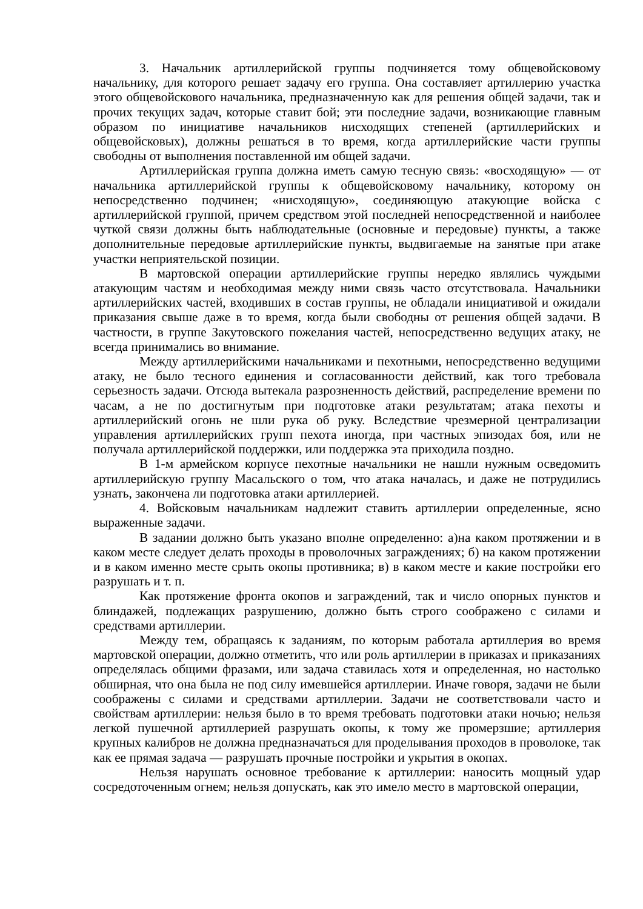3. Начальник артиллерийской группы подчиняется тому общевойсковому начальнику, для которого решает задачу его группа. Она составляет артиллерию участка этого общевойскового начальника, предназначенную как для решения общей задачи, так и прочих текущих задач, которые ставит бой; эти последние задачи, возникающие главным образом по инициативе начальников нисходящих степеней (артиллерийских и общевойсковых), должны решаться в то время, когда артиллерийские части группы свободны от выполнения поставленной им общей задачи.
Артиллерийская группа должна иметь самую тесную связь: «восходящую» — от начальника артиллерийской группы к общевойсковому начальнику, которому он непосредственно подчинен; «нисходящую», соединяющую атакующие войска с артиллерийской группой, причем средством этой последней непосредственной и наиболее чуткой связи должны быть наблюдательные (основные и передовые) пункты, а также дополнительные передовые артиллерийские пункты, выдвигаемые на занятые при атаке участки неприятельской позиции.
В мартовской операции артиллерийские группы нередко являлись чуждыми атакующим частям и необходимая между ними связь часто отсутствовала. Начальники артиллерийских частей, входивших в состав группы, не обладали инициативой и ожидали приказания свыше даже в то время, когда были свободны от решения общей задачи. В частности, в группе Закутовского пожелания частей, непосредственно ведущих атаку, не всегда принимались во внимание.
Между артиллерийскими начальниками и пехотными, непосредственно ведущими атаку, не было тесного единения и согласованности действий, как того требовала серьезность задачи. Отсюда вытекала разрозненность действий, распределение времени по часам, а не по достигнутым при подготовке атаки результатам; атака пехоты и артиллерийский огонь не шли рука об руку. Вследствие чрезмерной централизации управления артиллерийских групп пехота иногда, при частных эпизодах боя, или не получала артиллерийской поддержки, или поддержка эта приходила поздно.
В 1-м армейском корпусе пехотные начальники не нашли нужным осведомить артиллерийскую группу Масальского о том, что атака началась, и даже не потрудились узнать, закончена ли подготовка атаки артиллерией.
4. Войсковым начальникам надлежит ставить артиллерии определенные, ясно выраженные задачи.
В задании должно быть указано вполне определенно: а)на каком протяжении и в каком месте следует делать проходы в проволочных заграждениях; б) на каком протяжении и в каком именно месте срыть окопы противника; в) в каком месте и какие постройки его разрушать и т. п.
Как протяжение фронта окопов и заграждений, так и число опорных пунктов и блиндажей, подлежащих разрушению, должно быть строго соображено с силами и средствами артиллерии.
Между тем, обращаясь к заданиям, по которым работала артиллерия во время мартовской операции, должно отметить, что или роль артиллерии в приказах и приказаниях определялась общими фразами, или задача ставилась хотя и определенная, но настолько обширная, что она была не под силу имевшейся артиллерии. Иначе говоря, задачи не были соображены с силами и средствами артиллерии. Задачи не соответствовали часто и свойствам артиллерии: нельзя было в то время требовать подготовки атаки ночью; нельзя легкой пушечной артиллерией разрушать окопы, к тому же промерзшие; артиллерия крупных калибров не должна предназначаться для проделывания проходов в проволоке, так как ее прямая задача — разрушать прочные постройки и укрытия в окопах.
Нельзя нарушать основное требование к артиллерии: наносить мощный удар сосредоточенным огнем; нельзя допускать, как это имело место в мартовской операции,